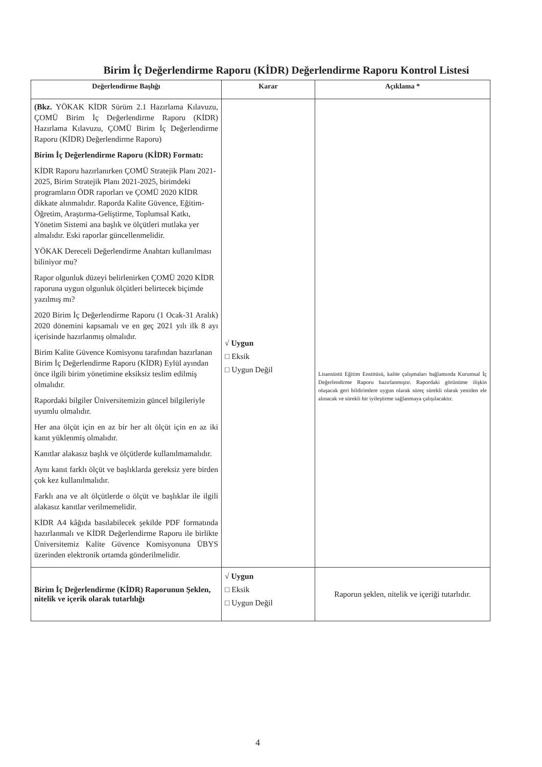Birim İç Değerlendirme Raporu (KİDR) Değerlendirme Raporu Kontrol Listesi
| Değerlendirme Başlığı | Karar | Açıklama * |
| --- | --- | --- |
| (Bkz. YÖKAK KİDR Sürüm 2.1 Hazırlama Kılavuzu, ÇOMÜ Birim İç Değerlendirme Raporu (KİDR) Hazırlama Kılavuzu, ÇOMÜ Birim İç Değerlendirme Raporu (KİDR) Değerlendirme Raporu) Birim İç Değerlendirme Raporu (KİDR) Formatı: KİDR Raporu hazırlanırken ÇOMÜ Stratejik Planı 2021-2025, Birim Stratejik Planı 2021-2025, birimdeki programların ÖDR raporları ve ÇOMÜ 2020 KİDR dikkate alınmalıdır. Raporda Kalite Güvence, Eğitim-Öğretim, Araştırma-Geliştirme, Toplumsal Katkı, Yönetim Sistemi ana başlık ve ölçütleri mutlaka yer almalıdır. Eski raporlar güncellenmelidir. YÖKAK Dereceli Değerlendirme Anahtarı kullanılması biliniyor mu? Rapor olgunluk düzeyi belirlenirken ÇOMÜ 2020 KİDR raporuna uygun olgunluk ölçütleri belirtecek biçimde yazılmış mı? 2020 Birim İç Değerlendirme Raporu (1 Ocak-31 Aralık) 2020 dönemini kapsamalı ve en geç 2021 yılı ilk 8 ayı içerisinde hazırlanmış olmalıdır. Birim Kalite Güvence Komisyonu tarafından hazırlanan Birim İç Değerlendirme Raporu (KİDR) Eylül ayından önce ilgili birim yönetimine eksiksiz teslim edilmiş olmalıdır. Rapordaki bilgiler Üniversitemizin güncel bilgileriyle uyumlu olmalıdır. Her ana ölçüt için en az bir her alt ölçüt için en az iki kanıt yüklenmiş olmalıdır. Kanıtlar alakasız başlık ve ölçütlerde kullanılmamalıdır. Aynı kanıt farklı ölçüt ve başlıklarda gereksiz yere birden çok kez kullanılmalıdır. Farklı ana ve alt ölçütlerde o ölçüt ve başlıklar ile ilgili alakasız kanıtlar verilmemelidir. KİDR A4 kâğıda basılabilecek şekilde PDF formatında hazırlanmalı ve KİDR Değerlendirme Raporu ile birlikte Üniversitemiz Kalite Güvence Komisyonuna ÜBYS üzerinden elektronik ortamda gönderilmelidir. | √ Uygun □ Eksik □ Uygun Değil | Lisansüstü Eğitim Enstitüsü, kalite çalışmaları bağlamında Kurumsal İç Değerlendirme Raporu hazırlanmıştır. Rapordaki görünüme ilişkin oluşacak geri bildirimlere uygun olarak süreç sürekli olarak yeniden ele alınacak ve sürekli bir iyileştirme sağlanmaya çalışılacaktır. |
| Birim İç Değerlendirme (KİDR) Raporunun Şeklen, nitelik ve içerik olarak tutarlılığı | √ Uygun □ Eksik □ Uygun Değil | Raporun şeklen, nitelik ve içeriği tutarlıdır. |
4